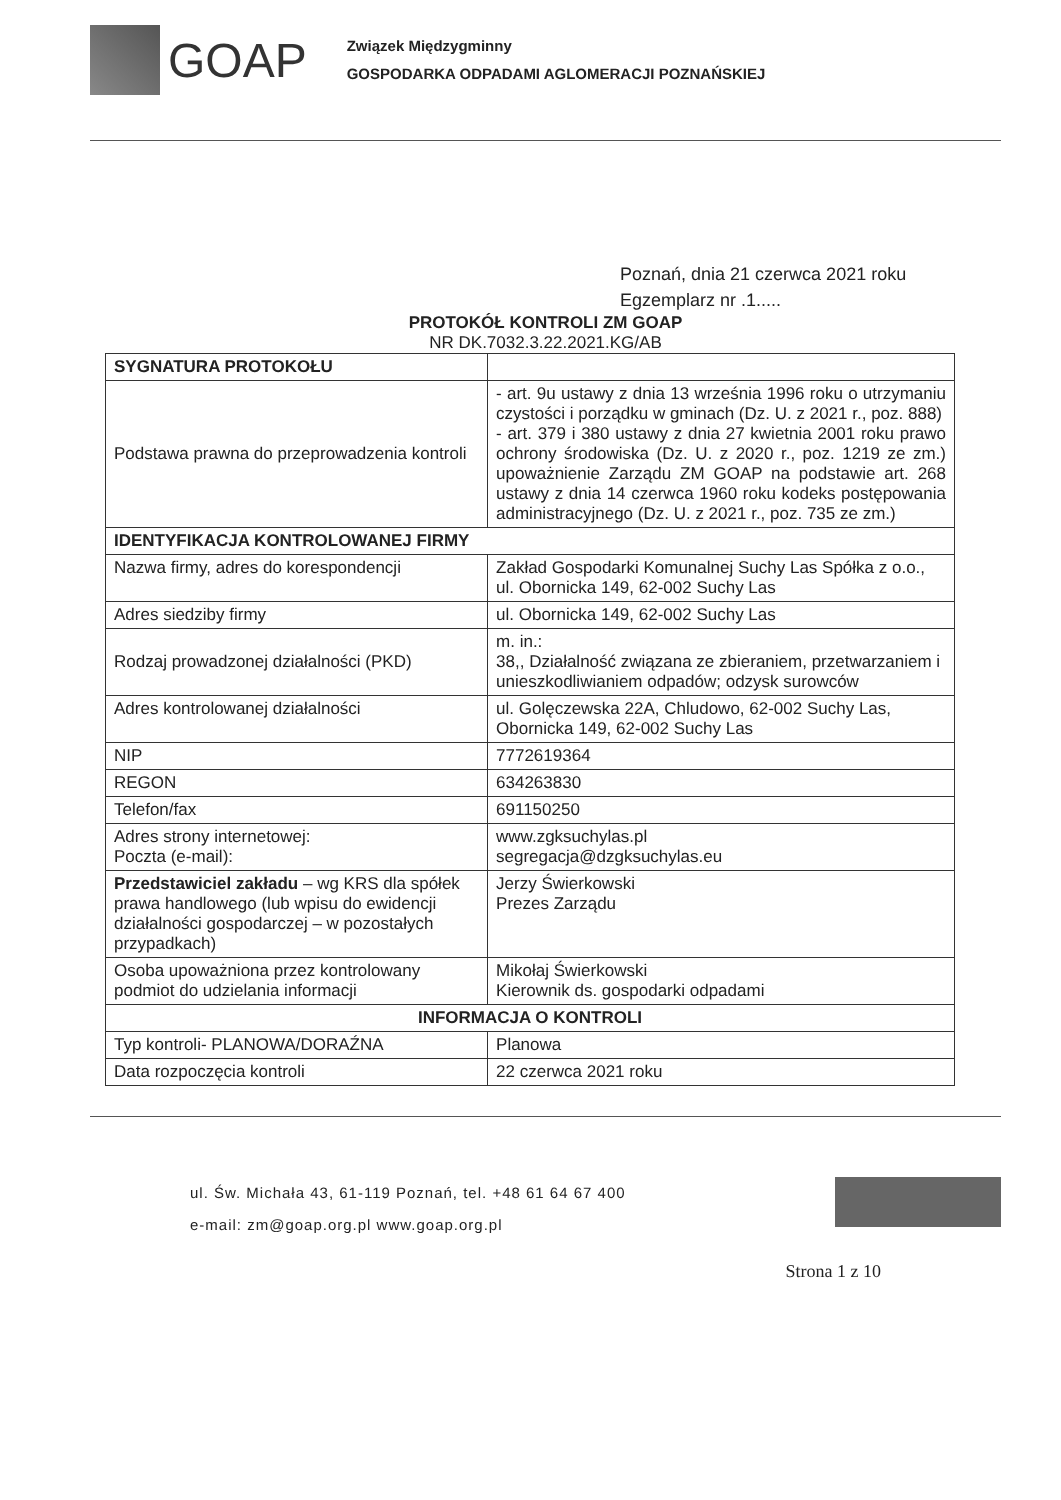GOAP
Związek Międzygminny
GOSPODARKA ODPADAMI AGLOMERACJI POZNAŃSKIEJ
Poznań, dnia 21 czerwca 2021 roku
Egzemplarz nr .1.....
PROTOKÓŁ KONTROLI ZM GOAP
NR DK.7032.3.22.2021.KG/AB
| SYGNATURA PROTOKOŁU | |
| Podstawa prawna do przeprowadzenia kontroli | - art. 9u ustawy z dnia 13 września 1996 roku o utrzymaniu czystości i porządku w gminach (Dz. U. z 2021 r., poz. 888) - art. 379 i 380 ustawy z dnia 27 kwietnia 2001 roku prawo ochrony środowiska (Dz. U. z 2020 r., poz. 1219 ze zm.) upoważnienie Zarządu ZM GOAP na podstawie art. 268 ustawy z dnia 14 czerwca 1960 roku kodeks postępowania administracyjnego (Dz. U. z 2021 r., poz. 735 ze zm.) |
| IDENTYFIKACJA KONTROLOWANEJ FIRMY | |
| Nazwa firmy, adres do korespondencji | Zakład Gospodarki Komunalnej Suchy Las Spółka z o.o., ul. Obornicka 149, 62-002 Suchy Las |
| Adres siedziby firmy | ul. Obornicka 149, 62-002 Suchy Las |
| Rodzaj prowadzonej działalności (PKD) | m. in.: 38,, Działalność związana ze zbieraniem, przetwarzaniem i unieszkodliwianiem odpadów; odzysk surowców |
| Adres kontrolowanej działalności | ul. Golęczewska 22A, Chludowo, 62-002 Suchy Las, Obornicka 149, 62-002 Suchy Las |
| NIP | 7772619364 |
| REGON | 634263830 |
| Telefon/fax | 691150250 |
| Adres strony internetowej: Poczta (e-mail): | www.zgksuchylas.pl segregacja@dzgksuchylas.eu |
| Przedstawiciel zakładu – wg KRS dla spółek prawa handlowego (lub wpisu do ewidencji działalności gospodarczej – w pozostałych przypadkach) | Jerzy Świerkowski Prezes Zarządu |
| Osoba upoważniona przez kontrolowany podmiot do udzielania informacji | Mikołaj Świerkowski Kierownik ds. gospodarki odpadami |
| INFORMACJA O KONTROLI | |
| Typ kontroli- PLANOWA/DORAŹNA | Planowa |
| Data rozpoczęcia kontroli | 22 czerwca 2021 roku |
ul. Św. Michała 43, 61-119 Poznań, tel. +48 61 64 67 400
e-mail: zm@goap.org.pl www.goap.org.pl
Strona 1 z 10